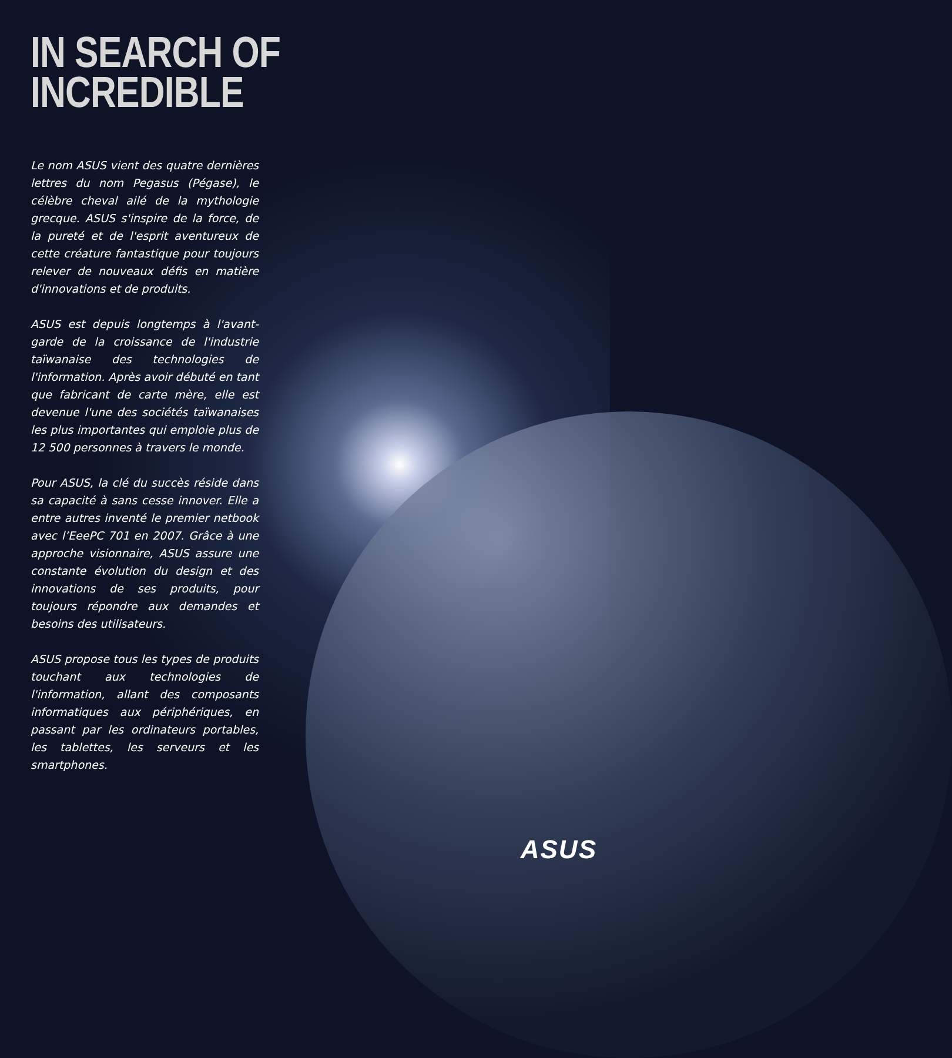IN SEARCH OF
INCREDIBLE
Le nom ASUS vient des quatre dernières lettres du nom Pegasus (Pégase), le célèbre cheval ailé de la mythologie grecque. ASUS s'inspire de la force, de la pureté et de l'esprit aventureux de cette créature fantastique pour toujours relever de nouveaux défis en matière d'innovations et de produits.
ASUS est depuis longtemps à l'avant-garde de la croissance de l'industrie taïwanaise des technologies de l'information. Après avoir débuté en tant que fabricant de carte mère, elle est devenue l'une des sociétés taïwanaises les plus importantes qui emploie plus de 12 500 personnes à travers le monde.
Pour ASUS, la clé du succès réside dans sa capacité à sans cesse innover. Elle a entre autres inventé le premier netbook avec l’EeePC 701 en 2007. Grâce à une approche visionnaire, ASUS assure une constante évolution du design et des innovations de ses produits, pour toujours répondre aux demandes et besoins des utilisateurs.
ASUS propose tous les types de produits touchant aux technologies de l'information, allant des composants informatiques aux périphériques, en passant par les ordinateurs portables, les tablettes, les serveurs et les smartphones.
ASUS